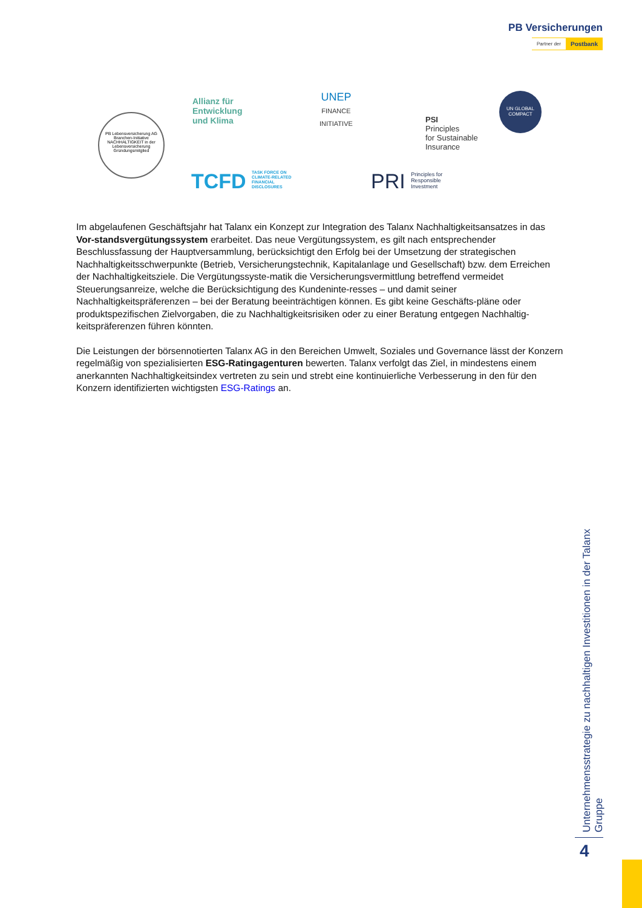PB Versicherungen
Partner der Postbank
PB Lebensversicherung AG
Branchen-Initiative NACHHALTIGKEIT in der Lebensversicherung
Gründungsmitglied
Allianz für
Entwicklung
und Klima
UNEP
FINANCE
INITIATIVE
PSI
Principles
for Sustainable
Insurance
UN GLOBAL COMPACT
TCFD TASK FORCE ON
CLIMATE-RELATED
FINANCIAL
DISCLOSURES
PRI Principles for
Responsible
Investment
Im abgelaufenen Geschäftsjahr hat Talanx ein Konzept zur Integration des Talanx Nachhaltigkeitsansatzes in das Vor-standsvergütungssystem erarbeitet. Das neue Vergütungssystem, es gilt nach entsprechender Beschlussfassung der Hauptversammlung, berücksichtigt den Erfolg bei der Umsetzung der strategischen Nachhaltigkeitsschwerpunkte (Betrieb, Versicherungstechnik, Kapitalanlage und Gesellschaft) bzw. dem Erreichen der Nachhaltigkeitsziele. Die Vergütungssyste-matik die Versicherungsvermittlung betreffend vermeidet Steuerungsanreize, welche die Berücksichtigung des Kundeninte-resses – und damit seiner Nachhaltigkeitspräferenzen – bei der Beratung beeinträchtigen können. Es gibt keine Geschäfts-pläne oder produktspezifischen Zielvorgaben, die zu Nachhaltigkeitsrisiken oder zu einer Beratung entgegen Nachhaltig-keitspräferenzen führen könnten.
Die Leistungen der börsennotierten Talanx AG in den Bereichen Umwelt, Soziales und Governance lässt der Konzern regelmäßig von spezialisierten ESG-Ratingagenturen bewerten. Talanx verfolgt das Ziel, in mindestens einem anerkannten Nachhaltigkeitsindex vertreten zu sein und strebt eine kontinuierliche Verbesserung in den für den Konzern identifizierten wichtigsten ESG-Ratings an.
Unternehmensstrategie zu nachhaltigen Investitionen in der Talanx Gruppe
4